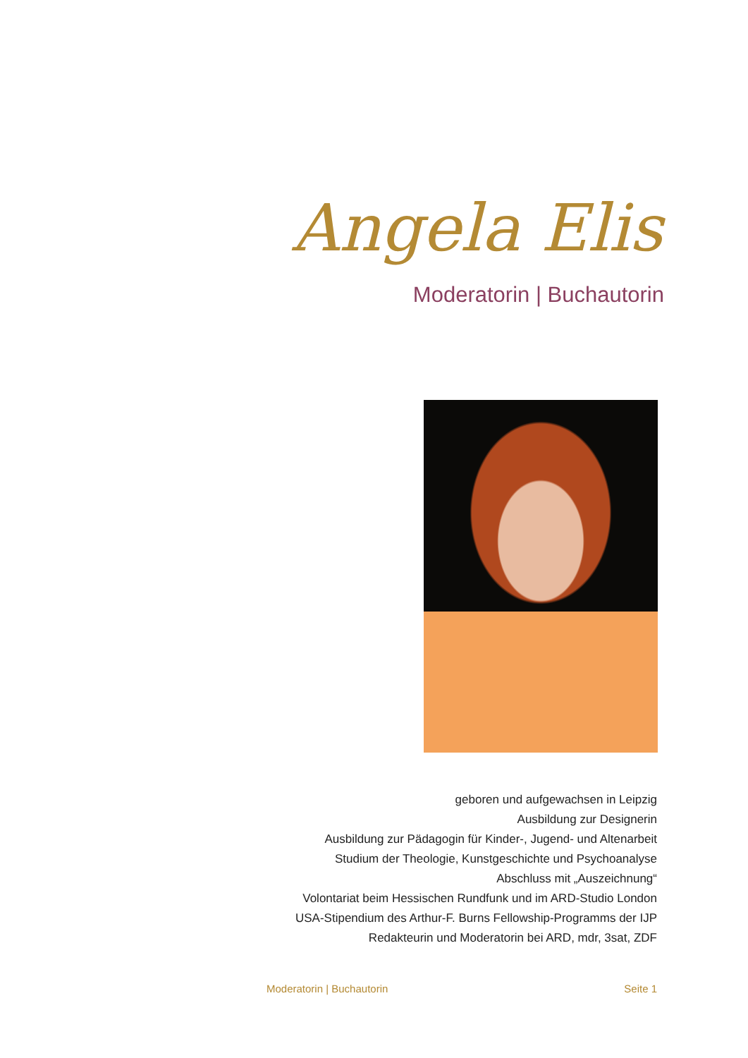Angela Elis
Moderatorin | Buchautorin
geboren und aufgewachsen in Leipzig
Ausbildung zur Designerin
Ausbildung zur Pädagogin für Kinder-, Jugend- und Altenarbeit
Studium der Theologie, Kunstgeschichte und Psychoanalyse
Abschluss mit „Auszeichnung“
Volontariat beim Hessischen Rundfunk und im ARD-Studio London
USA-Stipendium des Arthur-F. Burns Fellowship-Programms der IJP
Redakteurin und Moderatorin bei ARD, mdr, 3sat, ZDF
Moderatorin | Buchautorin Seite 1